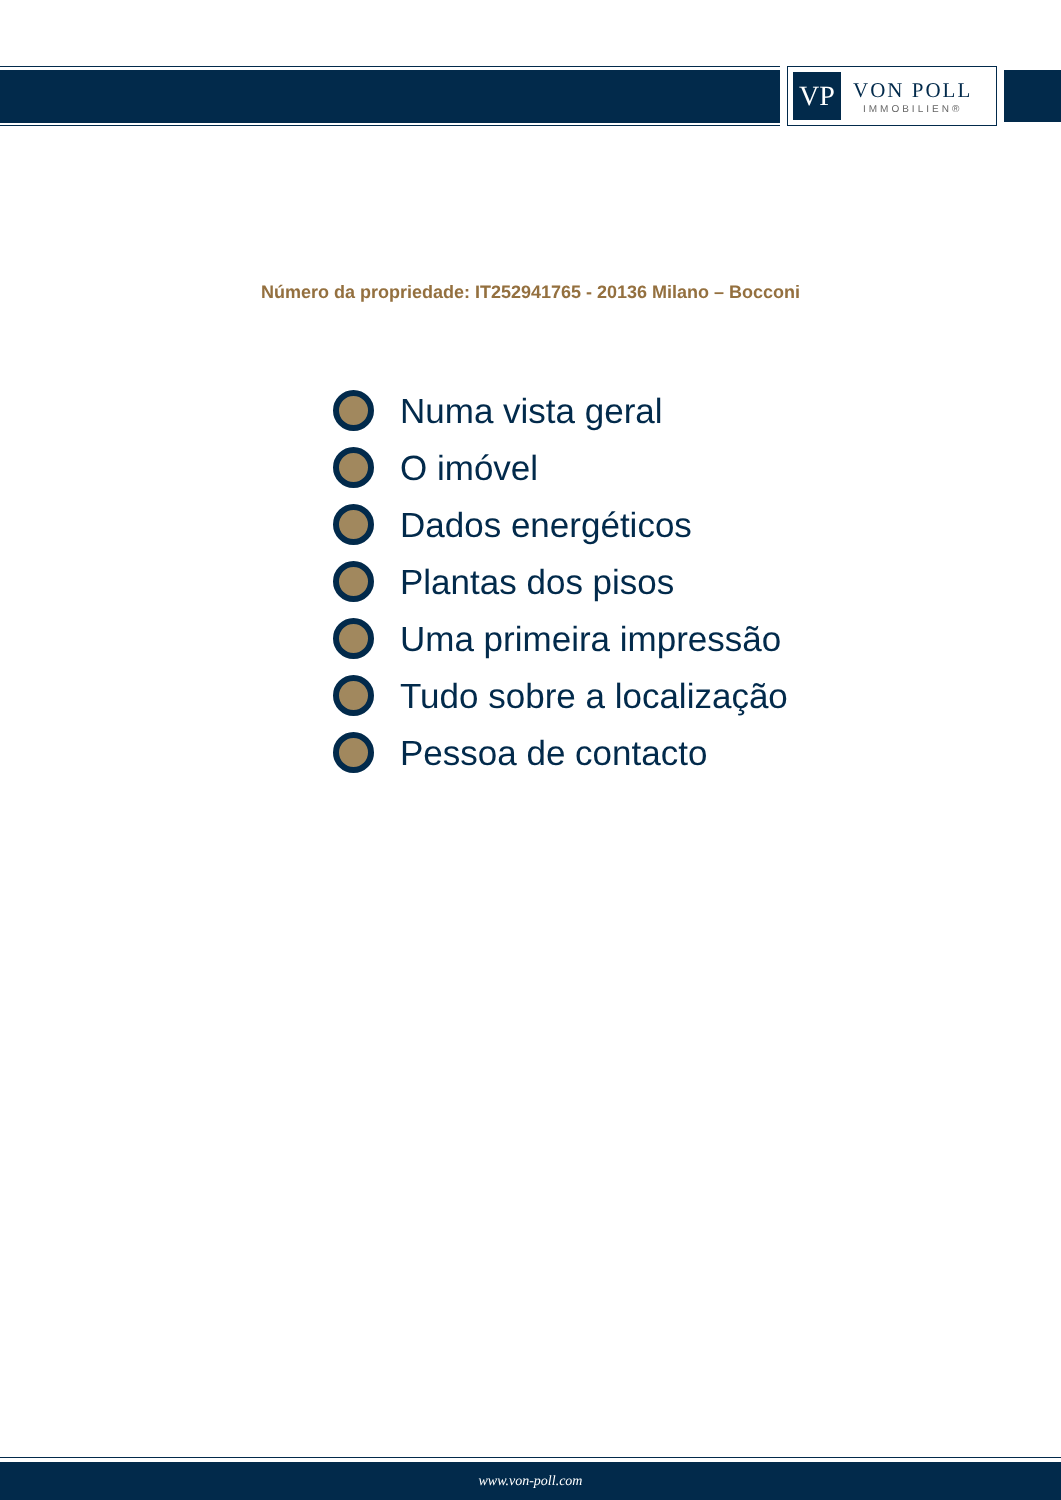VP
VON POLL
IMMOBILIEN®
Número da propriedade: IT252941765 - 20136 Milano – Bocconi
Numa vista geral
O imóvel
Dados energéticos
Plantas dos pisos
Uma primeira impressão
Tudo sobre a localização
Pessoa de contacto
www.von-poll.com